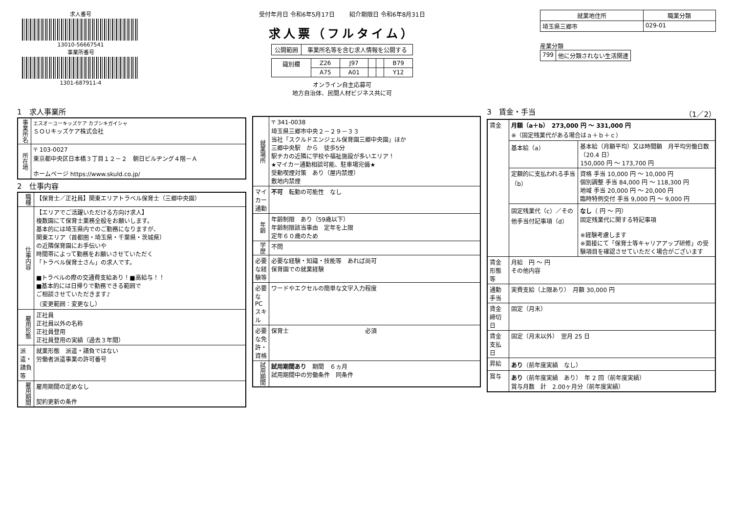求人番号
13010-56667541
事業所番号
1301-687911-4
受付年月日 令和6年5月17日 紹介期限日 令和6年8月31日
求人票（フルタイム）
| 公開範囲 | 事業所名等を含む求人情報を公開する |
| 識別欄 | Z26 | J97 | | | B79 |
| | A75 | A01 | | | Y12 |
オンライン自主応募可
地方自治体、民間人材ビジネス共に可
| 就業地住所 | 職業分類 |
| --- | --- |
| 埼玉県三郷市 | 029-01 |
産業分類
| 799 | 他に分類されない生活関連 |
1　求人事業所
| 事業所名 | エスオーユーキッズケア カブシキガイシャ ＳＯＵキッズケア株式会社 |
| 所在地 | 〒 103-0027 東京都中央区日本橋３丁目１２－２ 朝日ビルヂング４階－Ａ ホームページ https://www.skuld.co.jp/ |
2　仕事内容
| 職種 | 【保育士／正社員】関東エリアトラベル保育士（三郷中央園） |
| 仕事内容 | 【エリアでご活躍いただける方向け求人】 複数園にて保育士業務全般をお願いします。 基本的には埼玉県内でのご勤務になりますが、 関東エリア（首都圏・埼玉県・千葉県・茨城県） の近隣保育園にお手伝いや 時間帯によって勤務をお願いさせていただく 「トラベル保育士さん」の求人です。 ■トラベルの際の交通費支給あり！■高給与！！ ■基本的には日帰りで勤務できる範囲で ご相談させていただきます♪ （変更範囲：変更なし） |
| 雇用形態 | 正社員 正社員以外の名称 正社員登用 正社員登用の実績（過去３年間） |
| 派遣・請負等 | 就業形態 派遣・請負ではない 労働者派遣事業の許可番号 |
| 雇用期間 | 雇用期間の定めなし 契約更新の条件 |
| 就業場所 | 〒 341-0038 埼玉県三郷市中央２－２９－３３ 当社「スクルドエンジェル保育園三郷中央園」ほか 三郷中央駅 から 徒歩5分 駅チカの近隣に学校や福祉施設が多いエリア！ ★マイカー通勤相談可能、駐車場完備★ 受動喫煙対策 あり（屋内禁煙） 敷地内禁煙 |
| マイカー通勤 | 不可 転勤の可能性 なし |
| 年齢 | 年齢制限 あり（59歳以下） 年齢制限該当事由 定年を上限 定年６０歳のため |
| 学歴 | 不問 |
| 必要な経験等 | 必要な経験・知識・技能等 あれば尚可 保育園での就業経験 |
| 必要なPCスキル | ワードやエクセルの簡単な文字入力程度 |
| 必要な免許・資格 | 保育士 必須 |
| 試用期間 | 試用期間あり 期間 ６ヵ月 試用期間中の労働条件 同条件 |
3　賃金・手当 （1／2）
| 賃金 | 月額（a＋b） 273,000 円 ～ 331,000 円 ※（固定残業代がある場合はａ＋ｂ＋ｃ） | |
| | 基本給（a） | 基本給（月額平均）又は時間額 月平均労働日数（20.4 日） 150,000 円 ～ 173,700 円 |
| | 定額的に支払われる手当（b） | 資格 手当 10,000 円 ～ 10,000 円 個別調整 手当 84,000 円 ～ 118,300 円 地域 手当 20,000 円 ～ 20,000 円 臨時特例交付 手当 9,000 円 ～ 9,000 円 |
| | 固定残業代（c）／その他手当付記事項（d） | なし （ 円 ～ 円） 固定残業代に関する特記事項 ※経験考慮します ※面接にて「保育士等キャリアアップ研修」の受験項目を確認させていただく場合がございます |
| 賃金形態等 | 月給 円 ～ 円 その他内容 | |
| 通勤手当 | 実費支給（上限あり） 月額 30,000 円 | |
| 賃金締切日 | 固定（月末） | |
| 賃金支払日 | 固定（月末以外） 翌月 25 日 | |
| 昇給 | あり （前年度実績 なし） | |
| 賞与 | あり （前年度実績 あり） 年 2 回（前年度実績） 賞与月数 計 2.00ヶ月分（前年度実績） | |